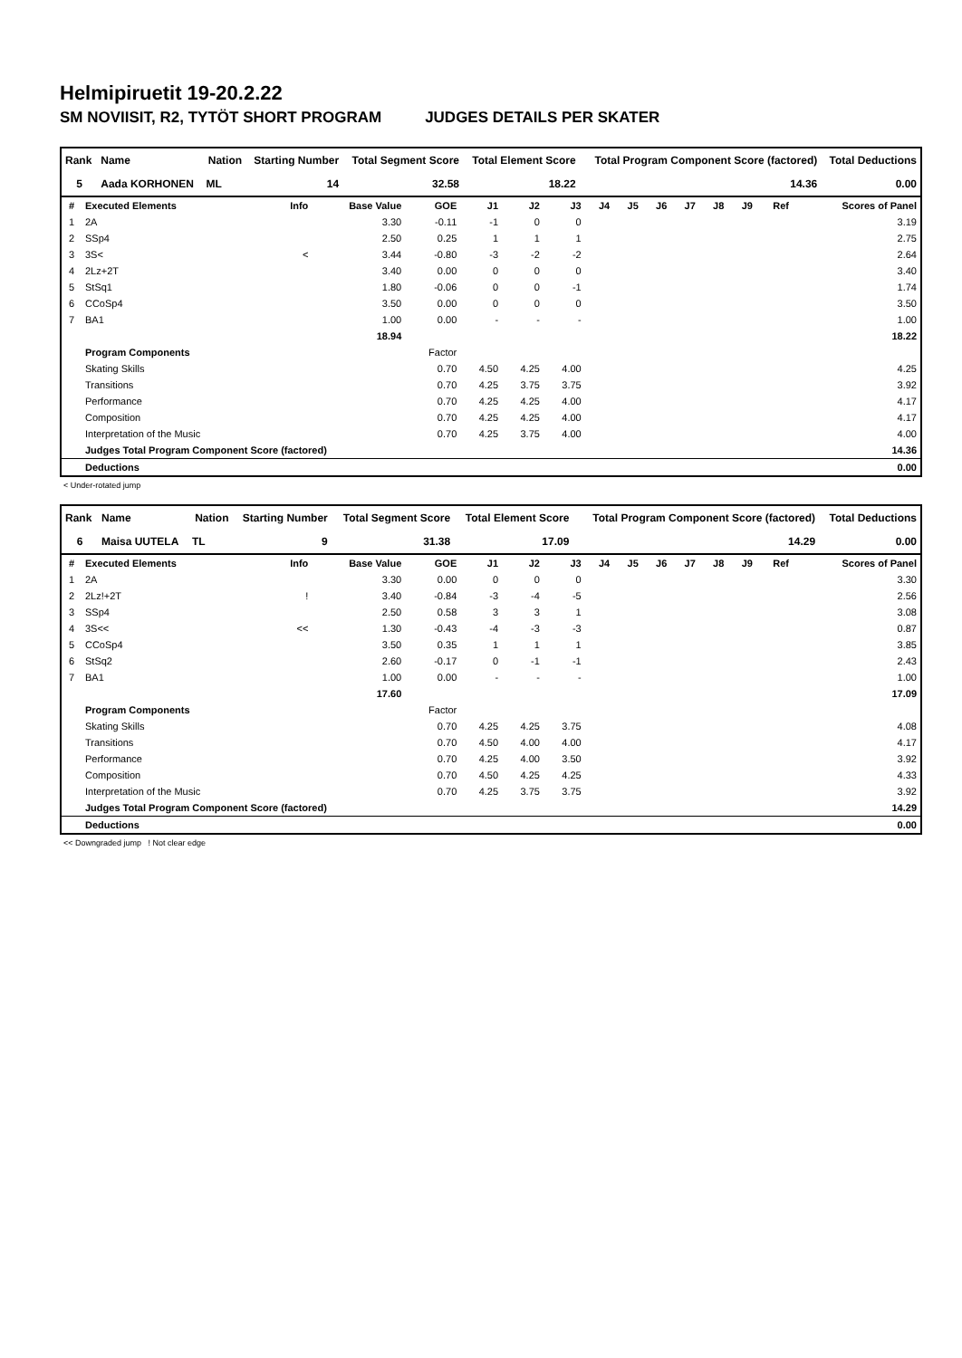Helmipiruetit 19-20.2.22
SM NOVIISIT, R2, TYTÖT SHORT PROGRAM JUDGES DETAILS PER SKATER
| Rank | Name | Nation | Starting Number | Total Segment Score | Total Element Score | Total Program Component Score (factored) | Total Deductions |
| --- | --- | --- | --- | --- | --- | --- | --- |
| 5 | Aada KORHONEN | ML | 14 | 32.58 | 18.22 | 14.36 | 0.00 |
| # | Executed Elements | Info | Base Value | GOE | J1 | J2 | J3 | J4 | J5 | J6 | J7 | J8 | J9 | Ref | Scores of Panel |
| 1 | 2A | | 3.30 | -0.11 | -1 | 0 | 0 | | | | | | | | 3.19 |
| 2 | SSp4 | | 2.50 | 0.25 | 1 | 1 | 1 | | | | | | | | 2.75 |
| 3 | 3S< | < | 3.44 | -0.80 | -3 | -2 | -2 | | | | | | | | 2.64 |
| 4 | 2Lz+2T | | 3.40 | 0.00 | 0 | 0 | 0 | | | | | | | | 3.40 |
| 5 | StSq1 | | 1.80 | -0.06 | 0 | 0 | -1 | | | | | | | | 1.74 |
| 6 | CCoSp4 | | 3.50 | 0.00 | 0 | 0 | 0 | | | | | | | | 3.50 |
| 7 | BA1 | | 1.00 | 0.00 | - | - | - | | | | | | | | 1.00 |
| | | | 18.94 | | | | | | | | | | | | 18.22 |
| | Program Components | | | Factor | | | | | | | | | | | |
| | Skating Skills | | | 0.70 | 4.50 | 4.25 | 4.00 | | | | | | | | 4.25 |
| | Transitions | | | 0.70 | 4.25 | 3.75 | 3.75 | | | | | | | | 3.92 |
| | Performance | | | 0.70 | 4.25 | 4.25 | 4.00 | | | | | | | | 4.17 |
| | Composition | | | 0.70 | 4.25 | 4.25 | 4.00 | | | | | | | | 4.17 |
| | Interpretation of the Music | | | 0.70 | 4.25 | 3.75 | 4.00 | | | | | | | | 4.00 |
| | Judges Total Program Component Score (factored) | | | | | | | | | | | | | | 14.36 |
| | Deductions | | | | | | | | | | | | | | 0.00 |
< Under-rotated jump
| Rank | Name | Nation | Starting Number | Total Segment Score | Total Element Score | Total Program Component Score (factored) | Total Deductions |
| --- | --- | --- | --- | --- | --- | --- | --- |
| 6 | Maisa UUTELA | TL | 9 | 31.38 | 17.09 | 14.29 | 0.00 |
| # | Executed Elements | Info | Base Value | GOE | J1 | J2 | J3 | J4 | J5 | J6 | J7 | J8 | J9 | Ref | Scores of Panel |
| 1 | 2A | | 3.30 | 0.00 | 0 | 0 | 0 | | | | | | | | 3.30 |
| 2 | 2Lz!+2T | ! | 3.40 | -0.84 | -3 | -4 | -5 | | | | | | | | 2.56 |
| 3 | SSp4 | | 2.50 | 0.58 | 3 | 3 | 1 | | | | | | | | 3.08 |
| 4 | 3S<< | << | 1.30 | -0.43 | -4 | -3 | -3 | | | | | | | | 0.87 |
| 5 | CCoSp4 | | 3.50 | 0.35 | 1 | 1 | 1 | | | | | | | | 3.85 |
| 6 | StSq2 | | 2.60 | -0.17 | 0 | -1 | -1 | | | | | | | | 2.43 |
| 7 | BA1 | | 1.00 | 0.00 | - | - | - | | | | | | | | 1.00 |
| | | | 17.60 | | | | | | | | | | | | 17.09 |
| | Program Components | | | Factor | | | | | | | | | | | |
| | Skating Skills | | | 0.70 | 4.25 | 4.25 | 3.75 | | | | | | | | 4.08 |
| | Transitions | | | 0.70 | 4.50 | 4.00 | 4.00 | | | | | | | | 4.17 |
| | Performance | | | 0.70 | 4.25 | 4.00 | 3.50 | | | | | | | | 3.92 |
| | Composition | | | 0.70 | 4.50 | 4.25 | 4.25 | | | | | | | | 4.33 |
| | Interpretation of the Music | | | 0.70 | 4.25 | 3.75 | 3.75 | | | | | | | | 3.92 |
| | Judges Total Program Component Score (factored) | | | | | | | | | | | | | | 14.29 |
| | Deductions | | | | | | | | | | | | | | 0.00 |
<< Downgraded jump ! Not clear edge